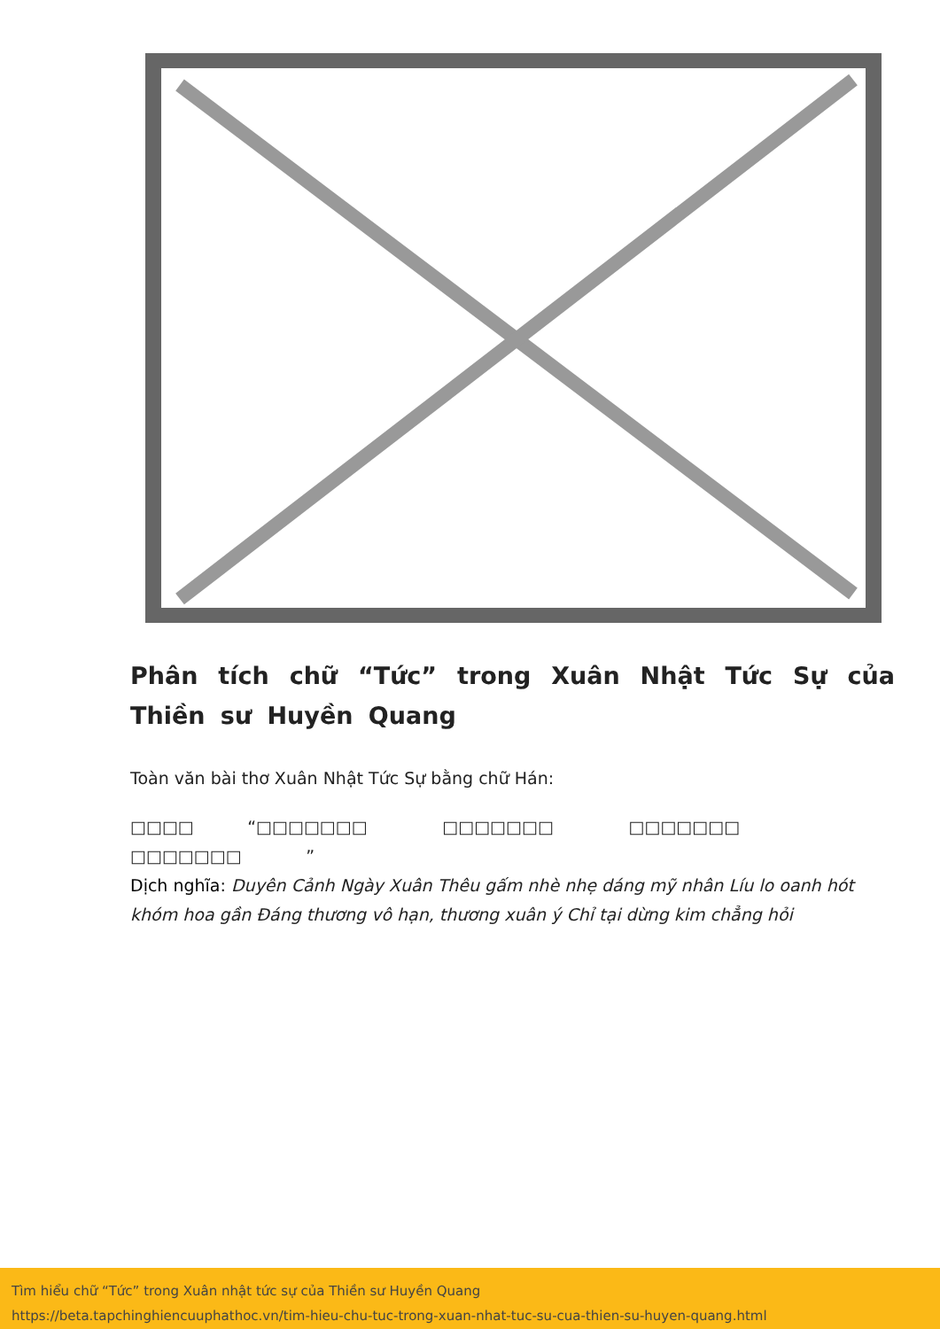Phân tích chữ “Tức” trong Xuân Nhật Tức Sự của Thiền sư Huyền Quang
Toàn văn bài thơ Xuân Nhật Tức Sự bằng chữ Hán:
□□□□ “□□□□□□□ □□□□□□□ □□□□□□□ □□□□□□□ ”
Dịch nghĩa: Duyên Cảnh Ngày Xuân Thêu gấm nhè nhẹ dáng mỹ nhân Líu lo oanh hót khóm hoa gần Đáng thương vô hạn, thương xuân ý Chỉ tại dừng kim chẳng hỏi
Tìm hiểu chữ “Tức” trong Xuân nhật tức sự của Thiền sư Huyền Quang
https://beta.tapchinghiencuuphathoc.vn/tim-hieu-chu-tuc-trong-xuan-nhat-tuc-su-cua-thien-su-huyen-quang.html